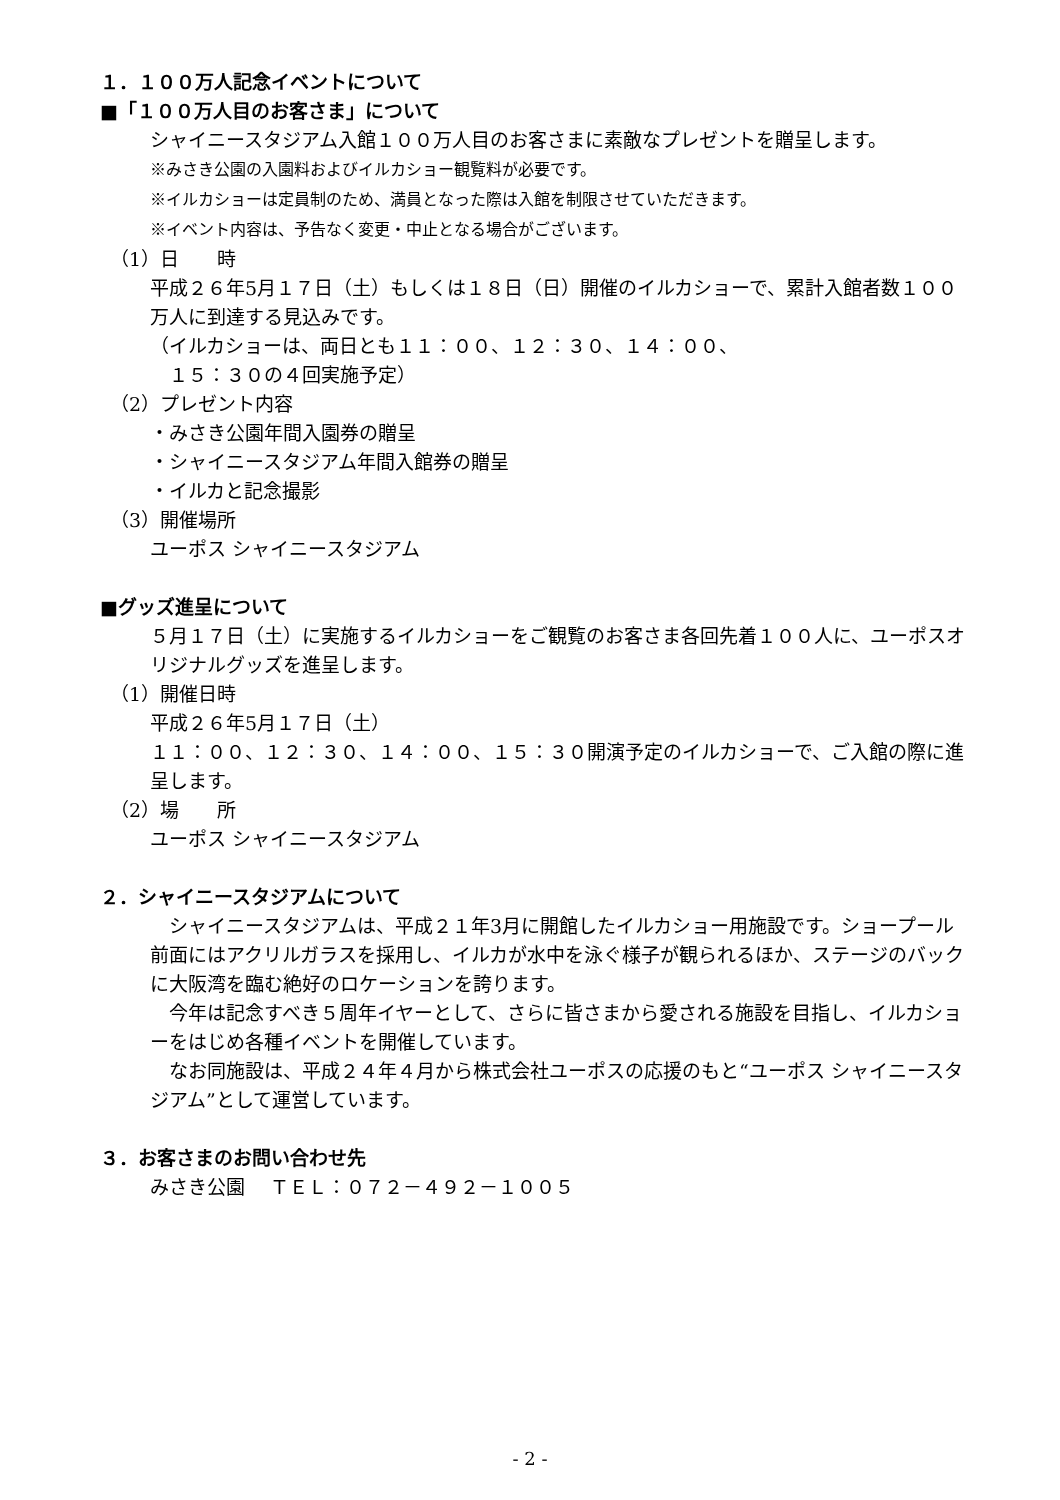１．１００万人記念イベントについて
■「１００万人目のお客さま」について
シャイニースタジアム入館１００万人目のお客さまに素敵なプレゼントを贈呈します。
※みさき公園の入園料およびイルカショー観覧料が必要です。
※イルカショーは定員制のため、満員となった際は入館を制限させていただきます。
※イベント内容は、予告なく変更・中止となる場合がございます。
（1）日　　時
平成２６年5月１７日（土）もしくは１８日（日）開催のイルカショーで、累計入館者数１００万人に到達する見込みです。
（イルカショーは、両日とも１１：００、１２：３０、１４：００、
　１５：３０の４回実施予定）
（2）プレゼント内容
・みさき公園年間入園券の贈呈
・シャイニースタジアム年間入館券の贈呈
・イルカと記念撮影
（3）開催場所
ユーポス シャイニースタジアム
■グッズ進呈について
５月１７日（土）に実施するイルカショーをご観覧のお客さま各回先着１００人に、ユーポスオリジナルグッズを進呈します。
（1）開催日時
平成２６年5月１７日（土）
１１：００、１２：３０、１４：００、１５：３０開演予定のイルカショーで、ご入館の際に進呈します。
（2）場　　所
ユーポス シャイニースタジアム
２．シャイニースタジアムについて
　シャイニースタジアムは、平成２１年3月に開館したイルカショー用施設です。ショープール前面にはアクリルガラスを採用し、イルカが水中を泳ぐ様子が観られるほか、ステージのバックに大阪湾を臨む絶好のロケーションを誇ります。
　今年は記念すべき５周年イヤーとして、さらに皆さまから愛される施設を目指し、イルカショーをはじめ各種イベントを開催しています。
　なお同施設は、平成２４年４月から株式会社ユーポスの応援のもと“ユーポス シャイニースタジアム”として運営しています。
３．お客さまのお問い合わせ先
みさき公園　 ＴＥＬ：０７２－４９２－１００５
- 2 -